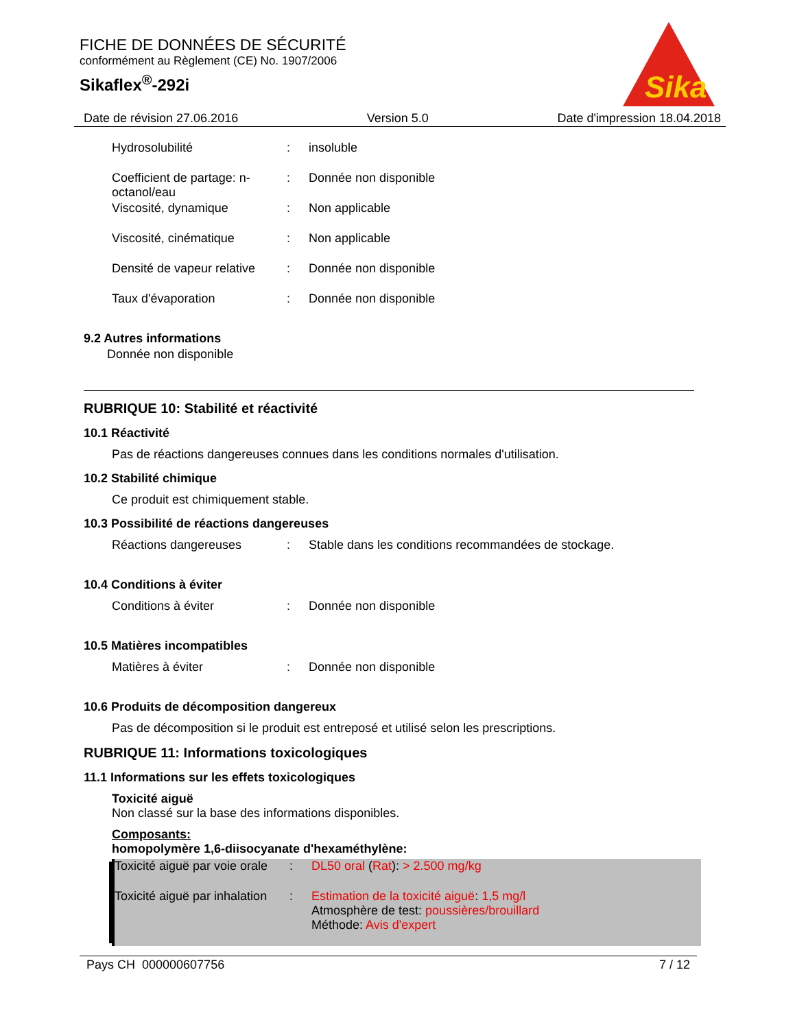FICHE DE DONNÉES DE SÉCURITÉ
conformément au Règlement (CE) No. 1907/2006
Sikaflex<sup>®</sup>-292i
Sika
Date de révision 27.06.2016 Version 5.0 Date d'impression 18.04.2018
Hydrosolubilité : insoluble
Coefficient de partage: n-octanol/eau
: Donnée non disponible
Viscosité, dynamique : Non applicable
Viscosité, cinématique : Non applicable
Densité de vapeur relative
: Donnée non disponible
Taux d'évaporation : Donnée non disponible
9.2 Autres informations
Donnée non disponible
RUBRIQUE 10: Stabilité et réactivité
10.1 Réactivité
Pas de réactions dangereuses connues dans les conditions normales d'utilisation.
10.2 Stabilité chimique
Ce produit est chimiquement stable.
10.3 Possibilité de réactions dangereuses
Réactions dangereuses : Stable dans les conditions recommandées de stockage.
10.4 Conditions à éviter
Conditions à éviter : Donnée non disponible
10.5 Matières incompatibles
Matières à éviter : Donnée non disponible
10.6 Produits de décomposition dangereux
Pas de décomposition si le produit est entreposé et utilisé selon les prescriptions.
RUBRIQUE 11: Informations toxicologiques
11.1 Informations sur les effets toxicologiques
Toxicité aiguë
Non classé sur la base des informations disponibles.
Composants:
homopolymère 1,6-diisocyanate d'hexaméthylène:
Toxicité aiguë par voie orale
: DL50 oral (Rat): > 2.500 mg/kg
Toxicité aiguë par inhalation
: Estimation de la toxicité aiguë: 1,5 mg/l
Atmosphère de test: poussières/brouillard
Méthode: Avis d'expert
Pays CH 000000607756 7 / 12